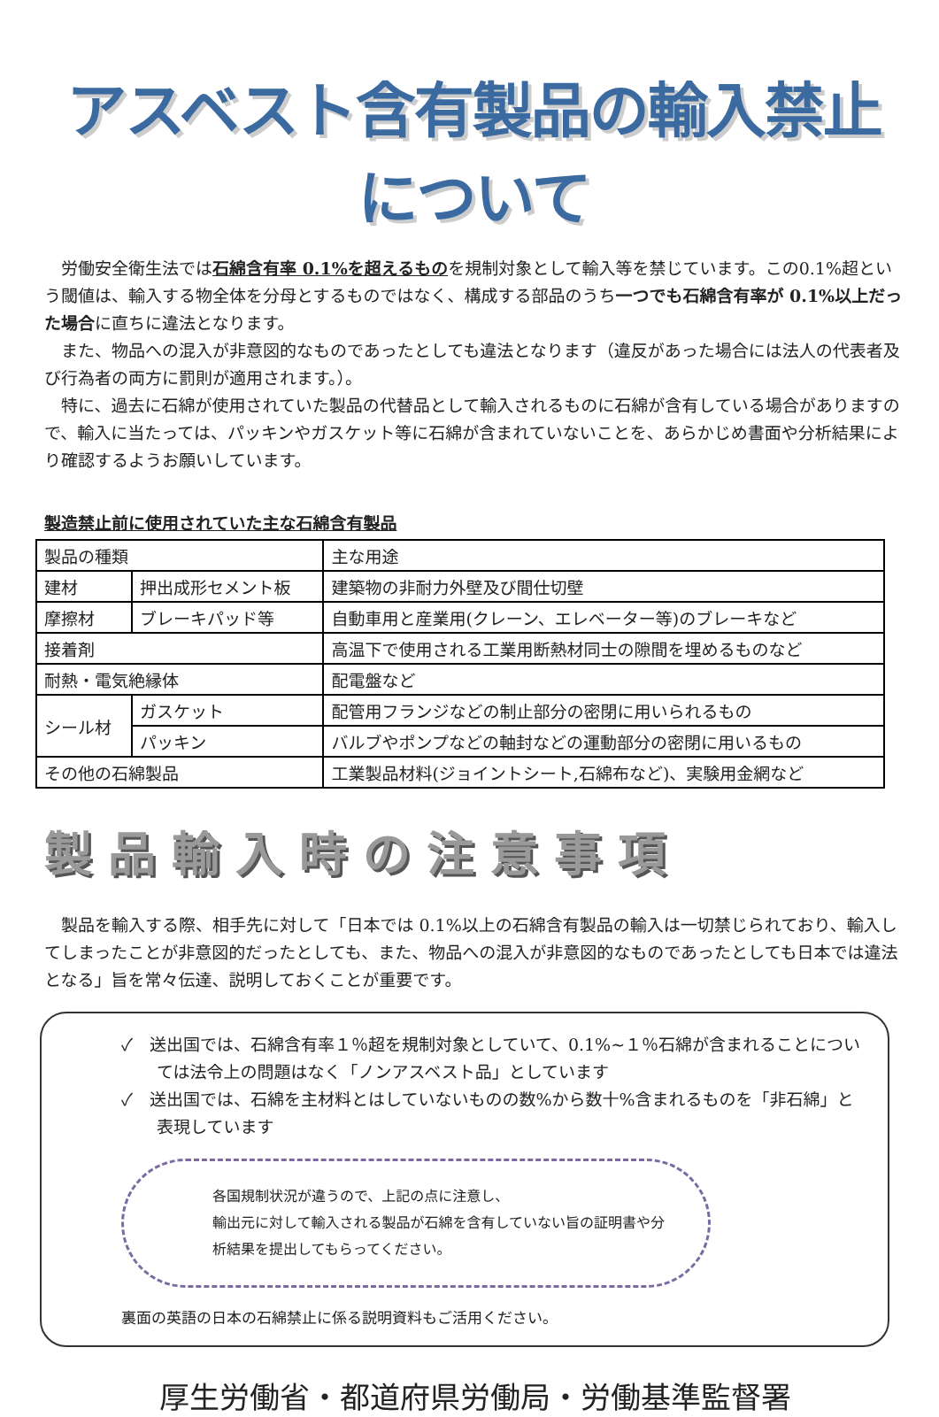アスベスト含有製品の輸入禁止について
労働安全衛生法では石綿含有率 0.1%を超えるものを規制対象として輸入等を禁じています。この0.1%超という閾値は、輸入する物全体を分母とするものではなく、構成する部品のうち一つでも石綿含有率が 0.1%以上だった場合に直ちに違法となります。
また、物品への混入が非意図的なものであったとしても違法となります（違反があった場合には法人の代表者及び行為者の両方に罰則が適用されます。）。
特に、過去に石綿が使用されていた製品の代替品として輸入されるものに石綿が含有している場合がありますので、輸入に当たっては、パッキンやガスケット等に石綿が含まれていないことを、あらかじめ書面や分析結果により確認するようお願いしています。
製造禁止前に使用されていた主な石綿含有製品
| 製品の種類 | | 主な用途 |
| --- | --- | --- |
| 建材 | 押出成形セメント板 | 建築物の非耐力外壁及び間仕切壁 |
| 摩擦材 | ブレーキパッド等 | 自動車用と産業用(クレーン、エレベーター等)のブレーキなど |
| 接着剤 | | 高温下で使用される工業用断熱材同士の隙間を埋めるものなど |
| 耐熱・電気絶縁体 | | 配電盤など |
| シール材 | ガスケット | 配管用フランジなどの制止部分の密閉に用いられるもの |
| | パッキン | バルブやポンプなどの軸封などの運動部分の密閉に用いるもの |
| その他の石綿製品 | | 工業製品材料(ジョイントシート,石綿布など)、実験用金網など |
製品輸入時の注意事項
製品を輸入する際、相手先に対して「日本では 0.1%以上の石綿含有製品の輸入は一切禁じられており、輸入してしまったことが非意図的だったとしても、また、物品への混入が非意図的なものであったとしても日本では違法となる」旨を常々伝達、説明しておくことが重要です。
✓　送出国では、石綿含有率１％超を規制対象としていて、0.1%~１％石綿が含まれることについては法令上の問題はなく「ノンアスベスト品」としています
✓　送出国では、石綿を主材料とはしていないものの数%から数十%含まれるものを「非石綿」と表現しています
各国規制状況が違うので、上記の点に注意し、
輸出元に対して輸入される製品が石綿を含有していない旨の証明書や分析結果を提出してもらってください。
裏面の英語の日本の石綿禁止に係る説明資料もご活用ください。
厚生労働省・都道府県労働局・労働基準監督署